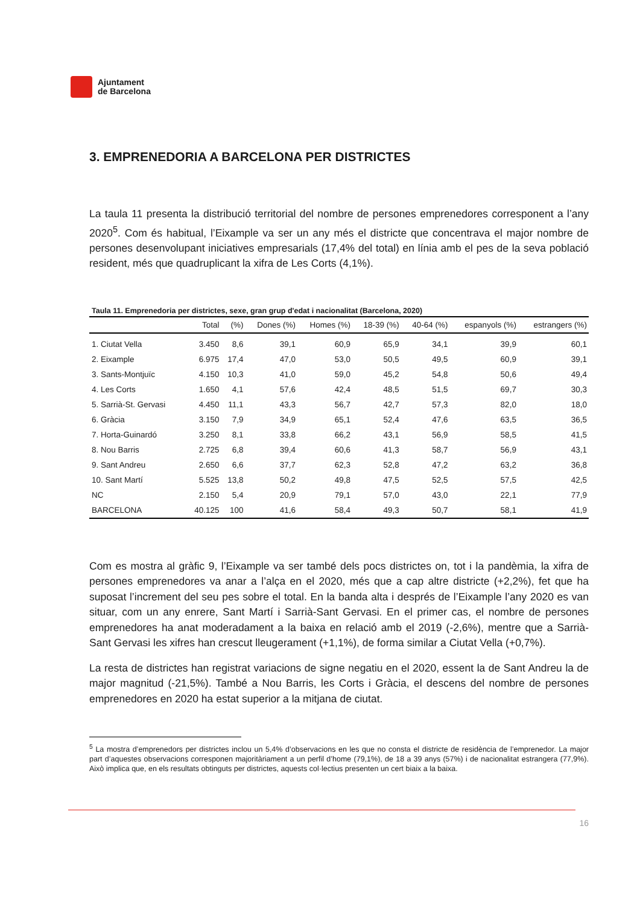Ajuntament
de Barcelona
3. EMPRENEDORIA A BARCELONA PER DISTRICTES
La taula 11 presenta la distribució territorial del nombre de persones emprenedores corresponent a l’any 2020<sup>5</sup>. Com és habitual, l’Eixample va ser un any més el districte que concentrava el major nombre de persones desenvolupant iniciatives empresarials (17,4% del total) en línia amb el pes de la seva població resident, més que quadruplicant la xifra de Les Corts (4,1%).
Taula 11. Emprenedoria per districtes, sexe, gran grup d'edat i nacionalitat (Barcelona, 2020)
| | Total | (%) | Dones (%) | Homes (%) | 18-39 (%) | 40-64 (%) | espanyols (%) | estrangers (%) |
| --- | --- | --- | --- | --- | --- | --- | --- | --- |
| 1. Ciutat Vella | 3.450 | 8,6 | 39,1 | 60,9 | 65,9 | 34,1 | 39,9 | 60,1 |
| 2. Eixample | 6.975 | 17,4 | 47,0 | 53,0 | 50,5 | 49,5 | 60,9 | 39,1 |
| 3. Sants-Montjuïc | 4.150 | 10,3 | 41,0 | 59,0 | 45,2 | 54,8 | 50,6 | 49,4 |
| 4. Les Corts | 1.650 | 4,1 | 57,6 | 42,4 | 48,5 | 51,5 | 69,7 | 30,3 |
| 5. Sarrià-St. Gervasi | 4.450 | 11,1 | 43,3 | 56,7 | 42,7 | 57,3 | 82,0 | 18,0 |
| 6. Gràcia | 3.150 | 7,9 | 34,9 | 65,1 | 52,4 | 47,6 | 63,5 | 36,5 |
| 7. Horta-Guinardó | 3.250 | 8,1 | 33,8 | 66,2 | 43,1 | 56,9 | 58,5 | 41,5 |
| 8. Nou Barris | 2.725 | 6,8 | 39,4 | 60,6 | 41,3 | 58,7 | 56,9 | 43,1 |
| 9. Sant Andreu | 2.650 | 6,6 | 37,7 | 62,3 | 52,8 | 47,2 | 63,2 | 36,8 |
| 10. Sant Martí | 5.525 | 13,8 | 50,2 | 49,8 | 47,5 | 52,5 | 57,5 | 42,5 |
| NC | 2.150 | 5,4 | 20,9 | 79,1 | 57,0 | 43,0 | 22,1 | 77,9 |
| BARCELONA | 40.125 | 100 | 41,6 | 58,4 | 49,3 | 50,7 | 58,1 | 41,9 |
Com es mostra al gràfic 9, l’Eixample va ser també dels pocs districtes on, tot i la pandèmia, la xifra de persones emprenedores va anar a l’alça en el 2020, més que a cap altre districte (+2,2%), fet que ha suposat l’increment del seu pes sobre el total. En la banda alta i després de l’Eixample l’any 2020 es van situar, com un any enrere, Sant Martí i Sarrià-Sant Gervasi. En el primer cas, el nombre de persones emprenedores ha anat moderadament a la baixa en relació amb el 2019 (-2,6%), mentre que a Sarrià-Sant Gervasi les xifres han crescut lleugerament (+1,1%), de forma similar a Ciutat Vella (+0,7%).
La resta de districtes han registrat variacions de signe negatiu en el 2020, essent la de Sant Andreu la de major magnitud (-21,5%). També a Nou Barris, les Corts i Gràcia, el descens del nombre de persones emprenedores en 2020 ha estat superior a la mitjana de ciutat.
<sup>5</sup> La mostra d’emprenedors per districtes inclou un 5,4% d’observacions en les que no consta el districte de residència de l’emprenedor. La major part d’aquestes observacions corresponen majoritàriament a un perfil d’home (79,1%), de 18 a 39 anys (57%) i de nacionalitat estrangera (77,9%). Això implica que, en els resultats obtinguts per districtes, aquests col·lectius presenten un cert biaix a la baixa.
16